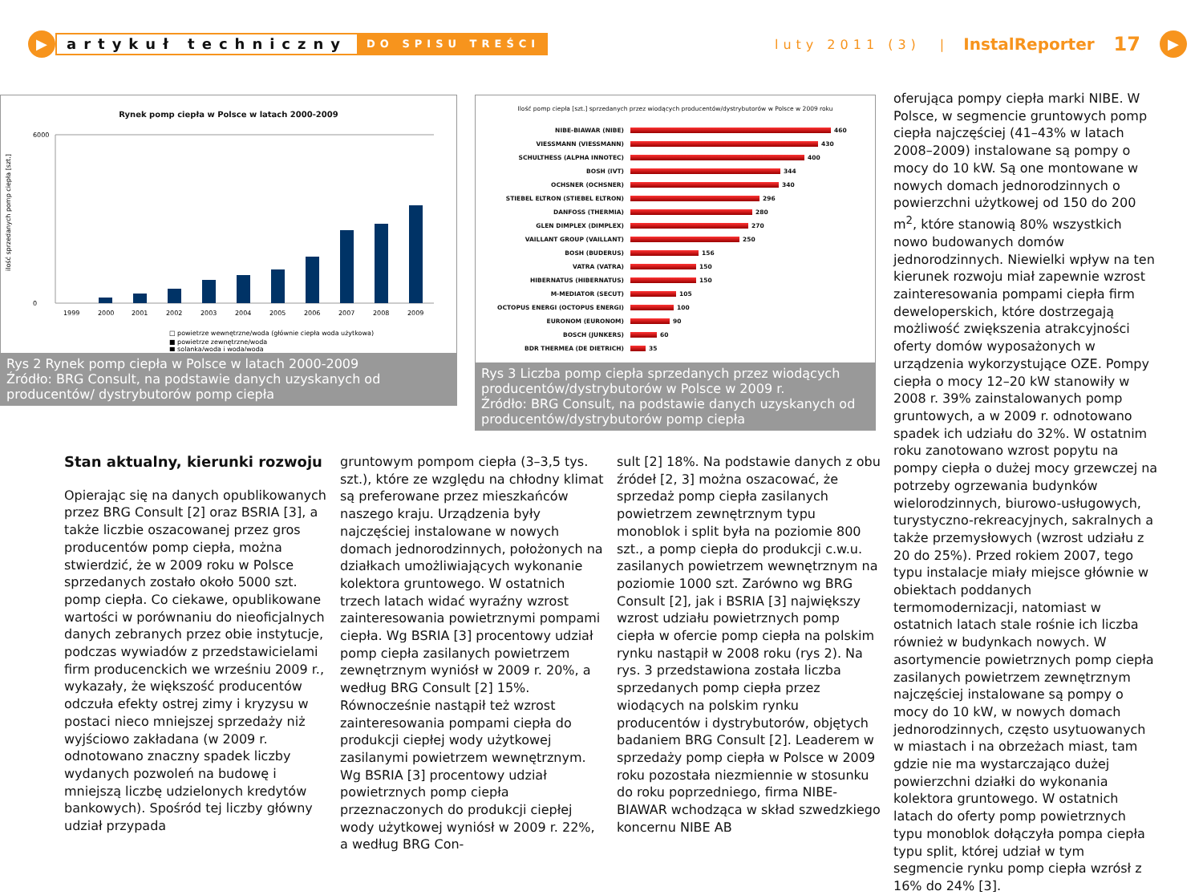▶
artykuł techniczny
DO SPISU TREŚCI
luty 2011 (3) | InstalReporter 17
▶
Rynek pomp ciepła w Polsce w latach 2000-2009
ilość sprzedanych pomp ciepła [szt.]
6000
0
1999
2000
2001
2002
2003
2004
2005
2006
2007
2008
2009
□ powietrze wewnętrzne/woda (głównie ciepła woda użytkowa)
■ powietrze zewnętrzne/woda
■ solanka/woda i woda/woda
Rys 2 Rynek pomp ciepła w Polsce w latach 2000-2009
Źródło: BRG Consult, na podstawie danych uzyskanych od producentów/ dystrybutorów pomp ciepła
Ilość pomp ciepła [szt.] sprzedanych przez wiodących producentów/dystrybutorów w Polsce w 2009 roku
NIBE-BIAWAR (NIBE) 460
VIESSMANN (VIESSMANN) 430
SCHULTHESS (ALPHA INNOTEC) 400
BOSH (IVT) 344
OCHSNER (OCHSNER) 340
STIEBEL ELTRON (STIEBEL ELTRON) 296
DANFOSS (THERMIA) 280
GLEN DIMPLEX (DIMPLEX) 270
VAILLANT GROUP (VAILLANT) 250
BOSH (BUDERUS) 156
VATRA (VATRA) 150
HIBERNATUS (HIBERNATUS) 150
M-MEDIATOR (SECUT) 105
OCTOPUS ENERGI (OCTOPUS ENERGI) 100
EURONOM (EURONOM) 90
BOSCH (JUNKERS) 60
BDR THERMEA (DE DIETRICH) 35
Rys 3 Liczba pomp ciepła sprzedanych przez wiodących producentów/dystrybutorów w Polsce w 2009 r.
Źródło: BRG Consult, na podstawie danych uzyskanych od producentów/dystrybutorów pomp ciepła
Stan aktualny, kierunki rozwoju
Opierając się na danych opublikowanych przez BRG Consult [2] oraz BSRIA [3], a także liczbie oszacowanej przez gros producentów pomp ciepła, można stwierdzić, że w 2009 roku w Polsce sprzedanych zostało około 5000 szt. pomp ciepła. Co ciekawe, opublikowane wartości w porównaniu do nieoficjalnych danych zebranych przez obie instytucje, podczas wywiadów z przedstawicielami firm producenckich we wrześniu 2009 r., wykazały, że większość producentów odczuła efekty ostrej zimy i kryzysu w postaci nieco mniejszej sprzedaży niż wyjściowo zakładana (w 2009 r. odnotowano znaczny spadek liczby wydanych pozwoleń na budowę i mniejszą liczbę udzielonych kredytów bankowych). Spośród tej liczby główny udział przypada
gruntowym pompom ciepła (3–3,5 tys. szt.), które ze względu na chłodny klimat są preferowane przez mieszkańców naszego kraju. Urządzenia były najczęściej instalowane w nowych domach jednorodzinnych, położonych na działkach umożliwiających wykonanie kolektora gruntowego. W ostatnich trzech latach widać wyraźny wzrost zainteresowania powietrznymi pompami ciepła. Wg BSRIA [3] procentowy udział pomp ciepła zasilanych powietrzem zewnętrznym wyniósł w 2009 r. 20%, a według BRG Consult [2] 15%. Równocześnie nastąpił też wzrost zainteresowania pompami ciepła do produkcji ciepłej wody użytkowej zasilanymi powietrzem wewnętrznym. Wg BSRIA [3] procentowy udział powietrznych pomp ciepła przeznaczonych do produkcji ciepłej wody użytkowej wyniósł w 2009 r. 22%, a według BRG Con-
sult [2] 18%. Na podstawie danych z obu źródeł [2, 3] można oszacować, że sprzedaż pomp ciepła zasilanych powietrzem zewnętrznym typu monoblok i split była na poziomie 800 szt., a pomp ciepła do produkcji c.w.u. zasilanych powietrzem wewnętrznym na poziomie 1000 szt. Zarówno wg BRG Consult [2], jak i BSRIA [3] największy wzrost udziału powietrznych pomp ciepła w ofercie pomp ciepła na polskim rynku nastąpił w 2008 roku (rys 2). Na rys. 3 przedstawiona została liczba sprzedanych pomp ciepła przez wiodących na polskim rynku producentów i dystrybutorów, objętych badaniem BRG Consult [2]. Leaderem w sprzedaży pomp ciepła w Polsce w 2009 roku pozostała niezmiennie w stosunku do roku poprzedniego, firma NIBE-BIAWAR wchodząca w skład szwedzkiego koncernu NIBE AB
oferująca pompy ciepła marki NIBE. W Polsce, w segmencie gruntowych pomp ciepła najczęściej (41–43% w latach 2008–2009) instalowane są pompy o mocy do 10 kW. Są one montowane w nowych domach jednorodzinnych o powierzchni użytkowej od 150 do 200 m<sup>2</sup>, które stanowią 80% wszystkich nowo budowanych domów jednorodzinnych. Niewielki wpływ na ten kierunek rozwoju miał zapewnie wzrost zainteresowania pompami ciepła firm deweloperskich, które dostrzegają możliwość zwiększenia atrakcyjności oferty domów wyposażonych w urządzenia wykorzystujące OZE. Pompy ciepła o mocy 12–20 kW stanowiły w 2008 r. 39% zainstalowanych pomp gruntowych, a w 2009 r. odnotowano spadek ich udziału do 32%. W ostatnim roku zanotowano wzrost popytu na pompy ciepła o dużej mocy grzewczej na potrzeby ogrzewania budynków wielorodzinnych, biurowo-usługowych, turystyczno-rekreacyjnych, sakralnych a także przemysłowych (wzrost udziału z 20 do 25%). Przed rokiem 2007, tego typu instalacje miały miejsce głównie w obiektach poddanych termomodernizacji, natomiast w ostatnich latach stale rośnie ich liczba również w budynkach nowych. W asortymencie powietrznych pomp ciepła zasilanych powietrzem zewnętrznym najczęściej instalowane są pompy o mocy do 10 kW, w nowych domach jednorodzinnych, często usytuowanych w miastach i na obrzeżach miast, tam gdzie nie ma wystarczająco dużej powierzchni działki do wykonania kolektora gruntowego. W ostatnich latach do oferty pomp powietrznych typu monoblok dołączyła pompa ciepła typu split, której udział w tym segmencie rynku pomp ciepła wzrósł z 16% do 24% [3].